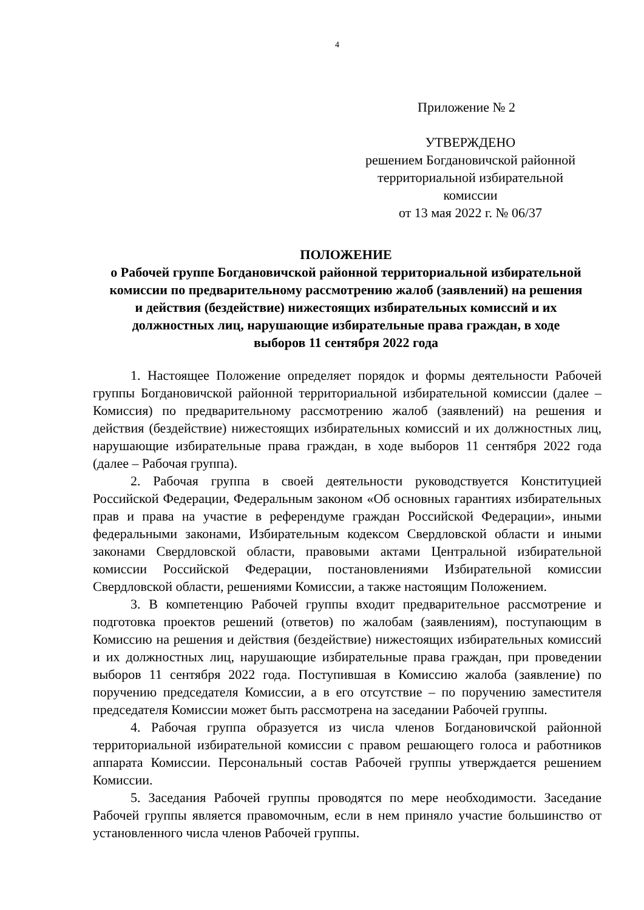4
Приложение № 2
УТВЕРЖДЕНО
решением Богдановичской районной
территориальной избирательной
комиссии
от 13 мая 2022 г. № 06/37
ПОЛОЖЕНИЕ
о Рабочей группе Богдановичской районной территориальной избирательной комиссии по предварительному рассмотрению жалоб (заявлений) на решения и действия (бездействие) нижестоящих избирательных комиссий и их должностных лиц, нарушающие избирательные права граждан, в ходе выборов 11 сентября 2022 года
1. Настоящее Положение определяет порядок и формы деятельности Рабочей группы Богдановичской районной территориальной избирательной комиссии (далее – Комиссия) по предварительному рассмотрению жалоб (заявлений) на решения и действия (бездействие) нижестоящих избирательных комиссий и их должностных лиц, нарушающие избирательные права граждан, в ходе выборов 11 сентября 2022 года (далее – Рабочая группа).
2. Рабочая группа в своей деятельности руководствуется Конституцией Российской Федерации, Федеральным законом «Об основных гарантиях избирательных прав и права на участие в референдуме граждан Российской Федерации», иными федеральными законами, Избирательным кодексом Свердловской области и иными законами Свердловской области, правовыми актами Центральной избирательной комиссии Российской Федерации, постановлениями Избирательной комиссии Свердловской области, решениями Комиссии, а также настоящим Положением.
3. В компетенцию Рабочей группы входит предварительное рассмотрение и подготовка проектов решений (ответов) по жалобам (заявлениям), поступающим в Комиссию на решения и действия (бездействие) нижестоящих избирательных комиссий и их должностных лиц, нарушающие избирательные права граждан, при проведении выборов 11 сентября 2022 года. Поступившая в Комиссию жалоба (заявление) по поручению председателя Комиссии, а в его отсутствие – по поручению заместителя председателя Комиссии может быть рассмотрена на заседании Рабочей группы.
4. Рабочая группа образуется из числа членов Богдановичской районной территориальной избирательной комиссии с правом решающего голоса и работников аппарата Комиссии. Персональный состав Рабочей группы утверждается решением Комиссии.
5. Заседания Рабочей группы проводятся по мере необходимости. Заседание Рабочей группы является правомочным, если в нем приняло участие большинство от установленного числа членов Рабочей группы.